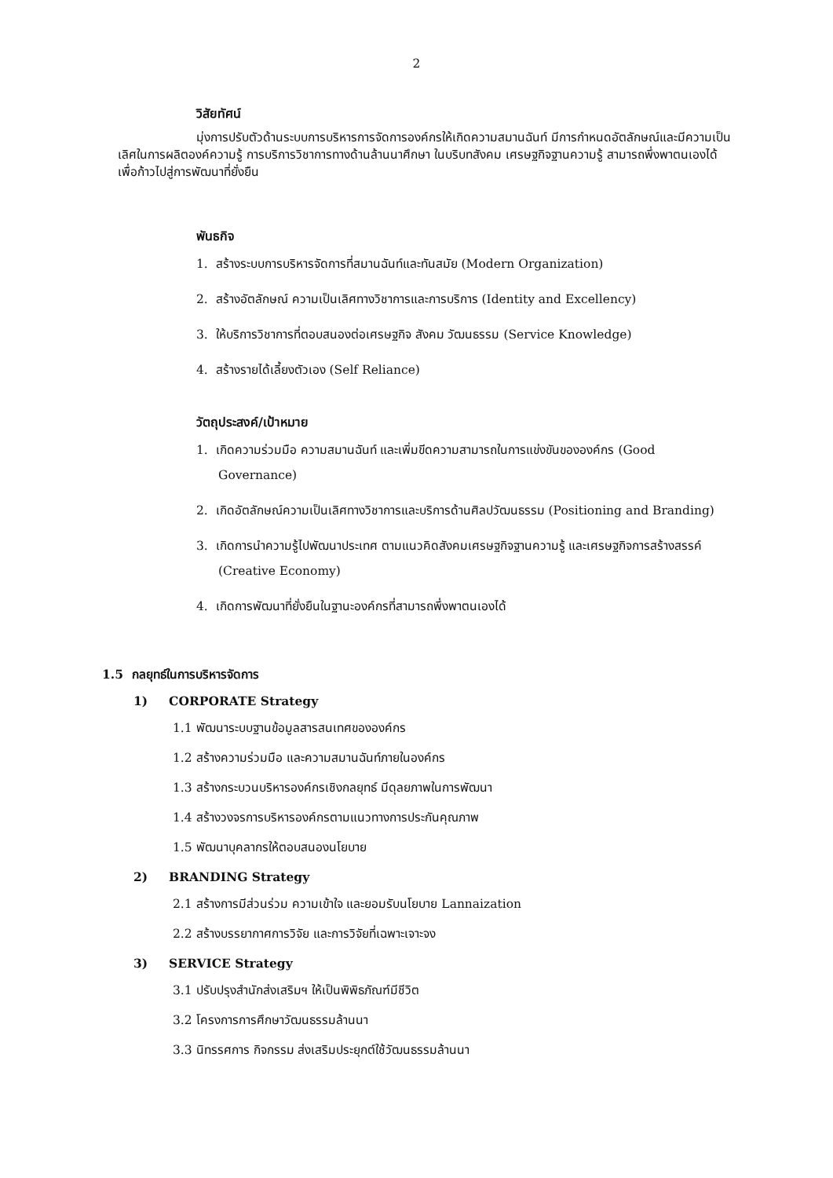2
วิสัยทัศน์
มุ่งการปรับตัวด้านระบบการบริหารการจัดการองค์กรให้เกิดความสมานฉันท์ มีการกำหนดอัตลักษณ์และมีความเป็นเลิศในการผลิตองค์ความรู้ การบริการวิชาการทางด้านล้านนาศึกษา ในบริบทสังคม เศรษฐกิจฐานความรู้ สามารถพึ่งพาตนเองได้ เพื่อก้าวไปสู่การพัฒนาที่ยั่งยืน
พันธกิจ
1. สร้างระบบการบริหารจัดการที่สมานฉันท์และทันสมัย (Modern Organization)
2. สร้างอัตลักษณ์ ความเป็นเลิศทางวิชาการและการบริการ (Identity and Excellency)
3. ให้บริการวิชาการที่ตอบสนองต่อเศรษฐกิจ สังคม วัฒนธรรม (Service Knowledge)
4. สร้างรายได้เลี้ยงตัวเอง (Self Reliance)
วัตถุประสงค์/เป้าหมาย
1. เกิดความร่วมมือ ความสมานฉันท์ และเพิ่มขีดความสามารถในการแข่งขันขององค์กร (Good Governance)
2. เกิดอัตลักษณ์ความเป็นเลิศทางวิชาการและบริการด้านศิลปวัฒนธรรม (Positioning and Branding)
3. เกิดการนำความรู้ไปพัฒนาประเทศ ตามแนวคิดสังคมเศรษฐกิจฐานความรู้ และเศรษฐกิจการสร้างสรรค์ (Creative Economy)
4. เกิดการพัฒนาที่ยั่งยืนในฐานะองค์กรที่สามารถพึ่งพาตนเองได้
1.5 กลยุทธ์ในการบริหารจัดการ
1) CORPORATE Strategy
1.1 พัฒนาระบบฐานข้อมูลสารสนเทศขององค์กร
1.2 สร้างความร่วมมือ และความสมานฉันท์ภายในองค์กร
1.3 สร้างกระบวนบริหารองค์กรเชิงกลยุทธ์ มีดุลยภาพในการพัฒนา
1.4 สร้างวงจรการบริหารองค์กรตามแนวทางการประกันคุณภาพ
1.5 พัฒนาบุคลากรให้ตอบสนองนโยบาย
2) BRANDING Strategy
2.1 สร้างการมีส่วนร่วม ความเข้าใจ และยอมรับนโยบาย Lannaization
2.2 สร้างบรรยากาศการวิจัย และการวิจัยที่เฉพาะเจาะจง
3) SERVICE Strategy
3.1 ปรับปรุงสำนักส่งเสริมฯ ให้เป็นพิพิธภัณฑ์มีชีวิต
3.2 โครงการการศึกษาวัฒนธรรมล้านนา
3.3 นิทรรศการ กิจกรรม ส่งเสริมประยุกต์ใช้วัฒนธรรมล้านนา